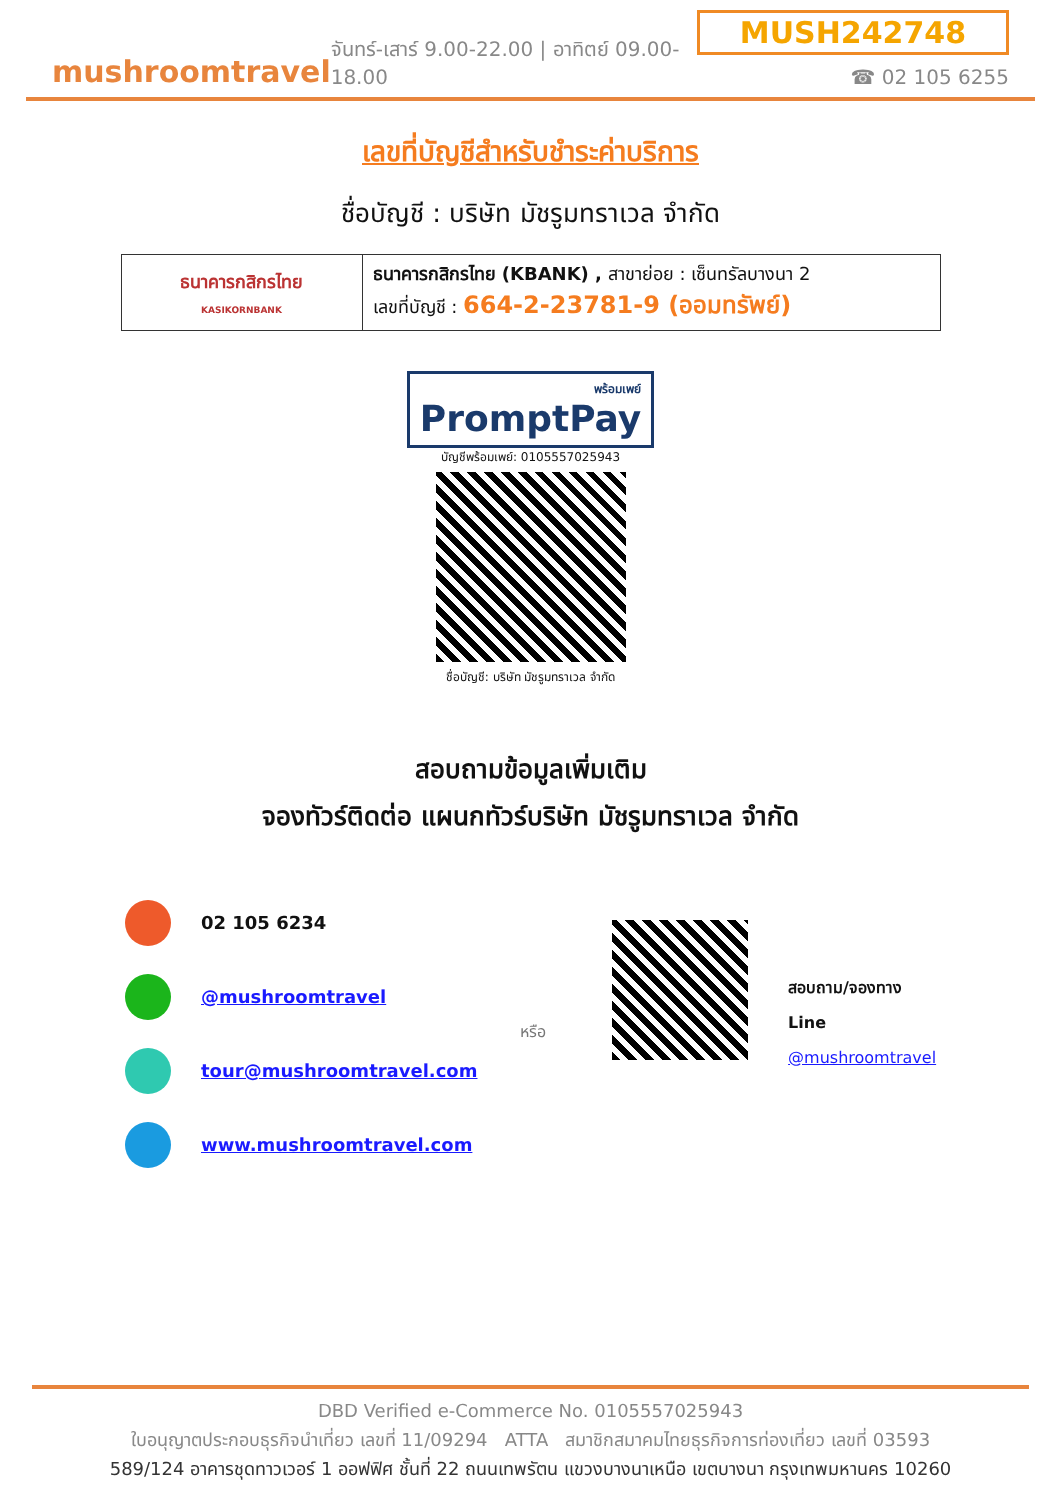mushroomtravel
จันทร์-เสาร์ 9.00-22.00 | อาทิตย์ 09.00-18.00
MUSH242748
☎ 02 105 6255
เลขที่บัญชีสำหรับชำระค่าบริการ
ชื่อบัญชี : บริษัท มัชรูมทราเวล จำกัด
| ธนาคารกสิกรไทย KASIKORNBANK | ธนาคารกสิกรไทย (KBANK) , สาขาย่อย : เซ็นทรัลบางนา 2 เลขที่บัญชี : 664-2-23781-9 (ออมทรัพย์) |
พร้อมเพย์ PromptPay
บัญชีพร้อมเพย์: 0105557025943
ชื่อบัญชี: บริษัท มัชรูมทราเวล จำกัด
สอบถามข้อมูลเพิ่มเติม
จองทัวร์ติดต่อ แผนกทัวร์บริษัท มัชรูมทราเวล จำกัด
02 105 6234
@mushroomtravel
tour@mushroomtravel.com
www.mushroomtravel.com
หรือ
สอบถาม/จองทาง Line
@mushroomtravel
DBD Verified e-Commerce No. 0105557025943
ใบอนุญาตประกอบธุรกิจนำเที่ยว เลขที่ 11/09294 ATTA สมาชิกสมาคมไทยธุรกิจการท่องเที่ยว เลขที่ 03593
589/124 อาคารชุดทาวเวอร์ 1 ออฟฟิศ ชั้นที่ 22 ถนนเทพรัตน แขวงบางนาเหนือ เขตบางนา กรุงเทพมหานคร 10260